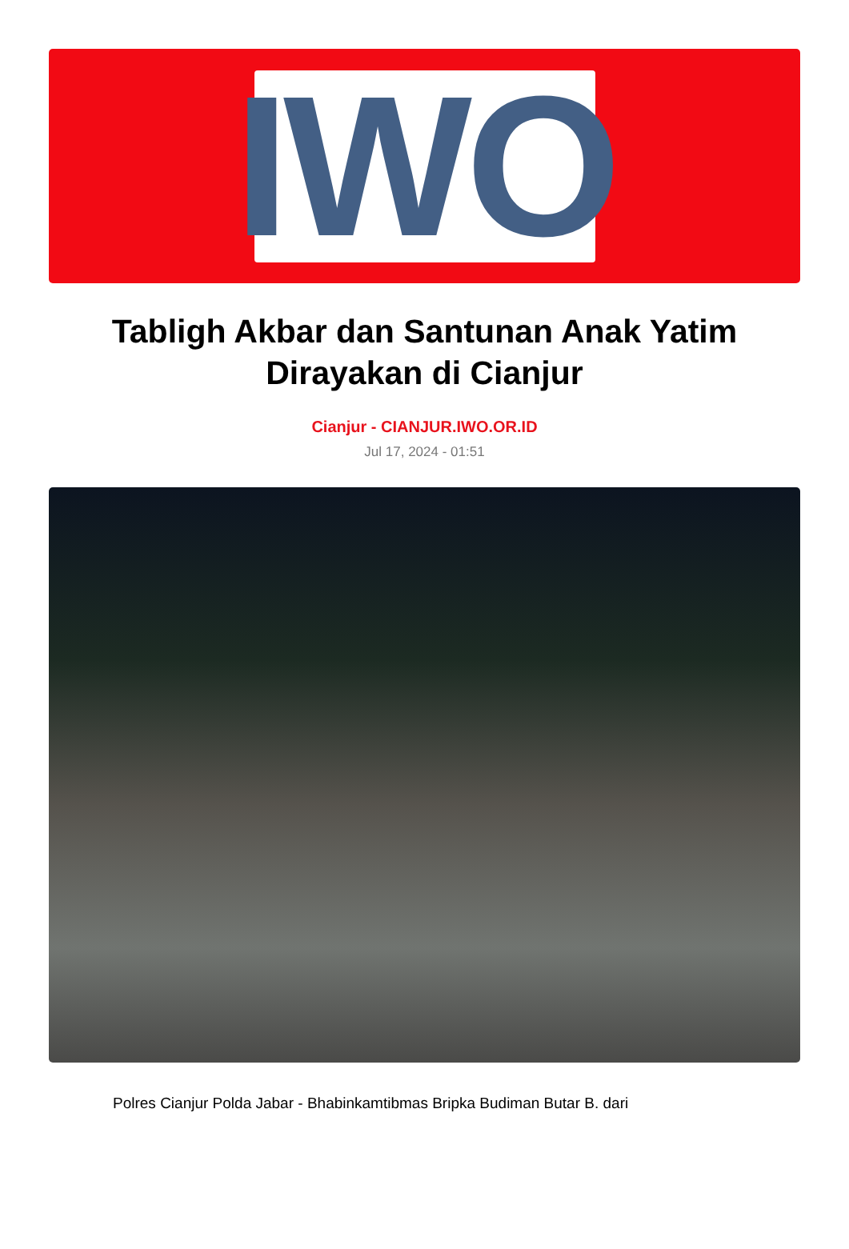IWO
Tabligh Akbar dan Santunan Anak Yatim Dirayakan di Cianjur
Cianjur - CIANJUR.IWO.OR.ID
Jul 17, 2024 - 01:51
Polres Cianjur Polda Jabar - Bhabinkamtibmas Bripka Budiman Butar B. dari